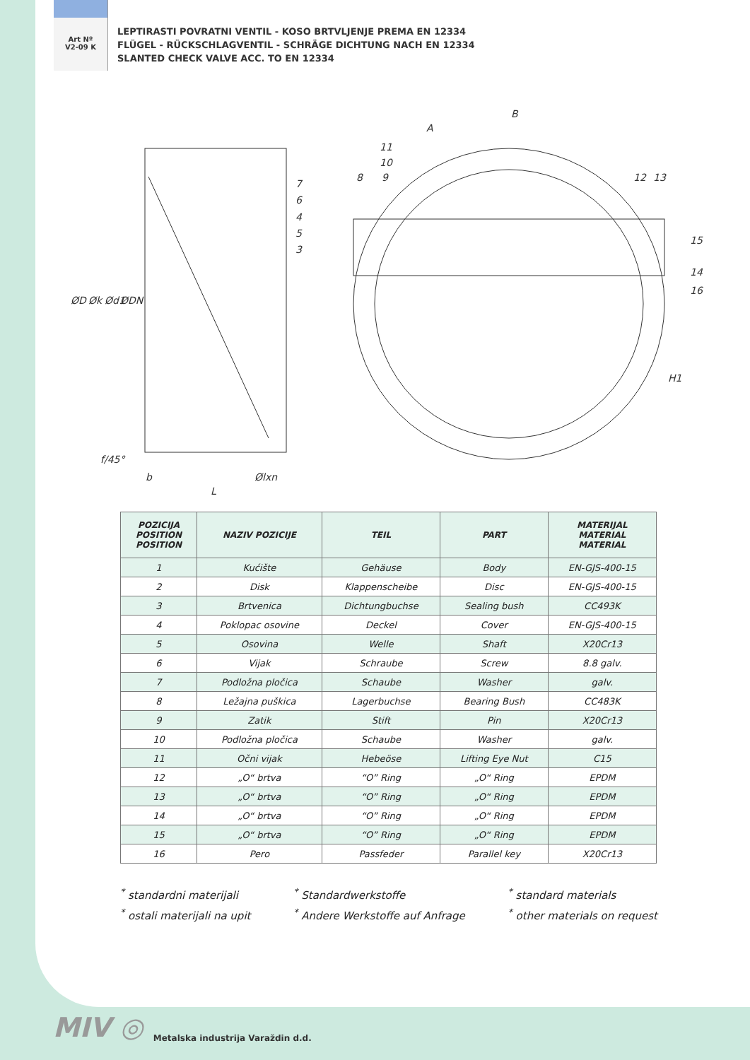Art Nº
V2-09 K
LEPTIRASTI POVRATNI VENTIL - KOSO BRTVLJENJE PREMA EN 12334
FLÜGEL - RÜCKSCHLAGVENTIL - SCHRÄGE DICHTUNG NACH EN 12334
SLANTED CHECK VALVE ACC. TO EN 12334
B
A
11
10
8
9
12
13
7
6
4
5
3
15
14
16
ØD
Øk
Ød1
ØDN
f/45°
b
L
Ølxn
H1
| POZICIJA POSITION POSITION | NAZIV POZICIJE | TEIL | PART | MATERIJAL MATERIAL MATERIAL |
| --- | --- | --- | --- | --- |
| 1 | Kućište | Gehäuse | Body | EN-GJS-400-15 |
| 2 | Disk | Klappenscheibe | Disc | EN-GJS-400-15 |
| 3 | Brtvenica | Dichtungbuchse | Sealing bush | CC493K |
| 4 | Poklopac osovine | Deckel | Cover | EN-GJS-400-15 |
| 5 | Osovina | Welle | Shaft | X20Cr13 |
| 6 | Vijak | Schraube | Screw | 8.8 galv. |
| 7 | Podložna pločica | Schaube | Washer | galv. |
| 8 | Ležajna puškica | Lagerbuchse | Bearing Bush | CC483K |
| 9 | Zatik | Stift | Pin | X20Cr13 |
| 10 | Podložna pločica | Schaube | Washer | galv. |
| 11 | Očni vijak | Hebeöse | Lifting Eye Nut | C15 |
| 12 | „O“ brtva | “O” Ring | „O“ Ring | EPDM |
| 13 | „O“ brtva | “O” Ring | „O“ Ring | EPDM |
| 14 | „O“ brtva | “O” Ring | „O“ Ring | EPDM |
| 15 | „O“ brtva | “O” Ring | „O“ Ring | EPDM |
| 16 | Pero | Passfeder | Parallel key | X20Cr13 |
<sup>*</sup> standardni materijali
<sup>*</sup> ostali materijali na upit
<sup>*</sup> Standardwerkstoffe
<sup>*</sup> Andere Werkstoffe auf Anfrage
<sup>*</sup> standard materials
<sup>*</sup> other materials on request
MIV ◎
Metalska industrija Varaždin d.d.